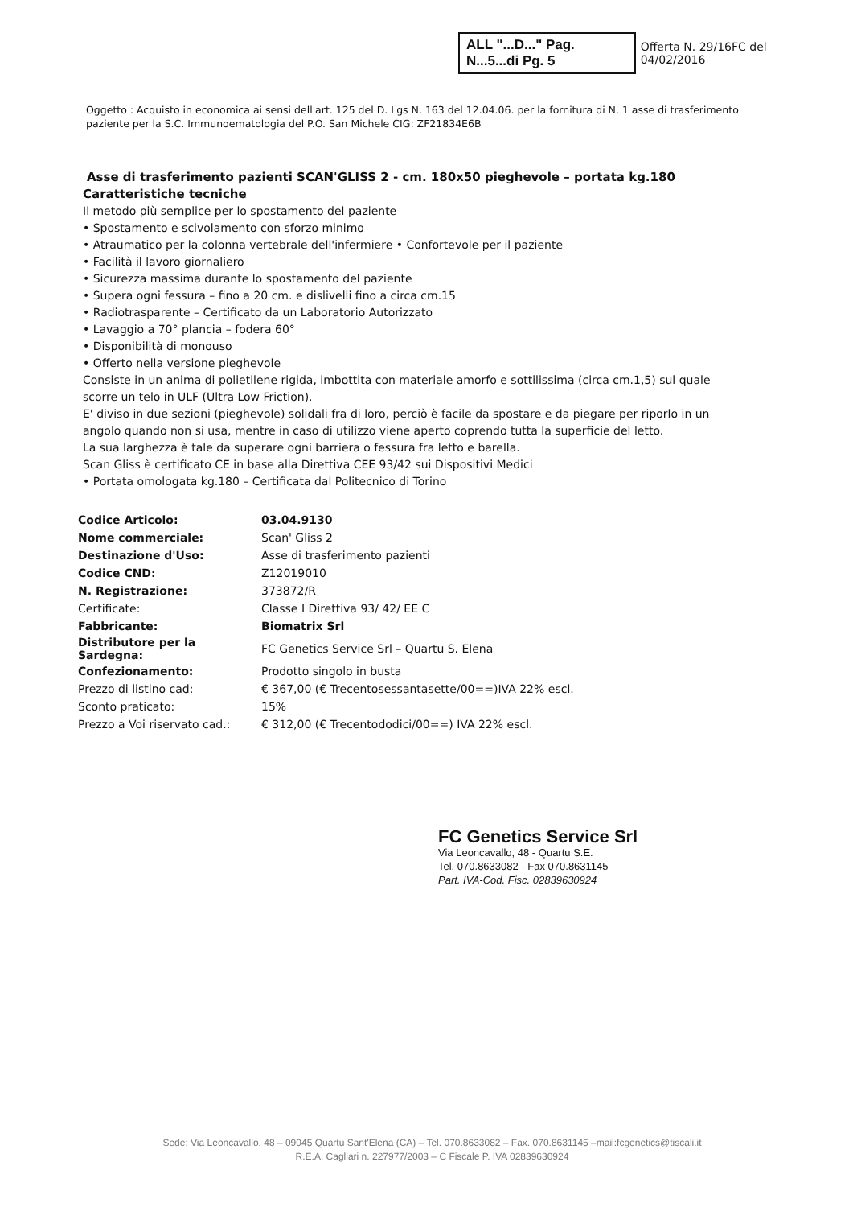ALL "...D..." Pag. N...5...di Pg. 5 Offerta N. 29/16FC del 04/02/2016
Oggetto : Acquisto in economica ai sensi dell'art. 125 del D. Lgs N. 163 del 12.04.06. per la fornitura di N. 1 asse di trasferimento paziente per la S.C. Immunoematologia del P.O. San Michele CIG: ZF21834E6B
Asse di trasferimento pazienti SCAN'GLISS 2 - cm. 180x50 pieghevole – portata kg.180
Caratteristiche tecniche
Il metodo più semplice per lo spostamento del paziente
• Spostamento e scivolamento con sforzo minimo
• Atraumatico per la colonna vertebrale dell'infermiere • Confortevole per il paziente
• Facilità il lavoro giornaliero
• Sicurezza massima durante lo spostamento del paziente
• Supera ogni fessura – fino a 20 cm. e dislivelli fino a circa cm.15
• Radiotrasparente – Certificato da un Laboratorio Autorizzato
• Lavaggio a 70° plancia – fodera 60°
• Disponibilità di monouso
• Offerto nella versione pieghevole
Consiste in un anima di polietilene rigida, imbottita con materiale amorfo e sottilissima (circa cm.1,5) sul quale scorre un telo in ULF (Ultra Low Friction).
E' diviso in due sezioni (pieghevole) solidali fra di loro, perciò è facile da spostare e da piegare per riporlo in un angolo quando non si usa, mentre in caso di utilizzo viene aperto coprendo tutta la superficie del letto.
La sua larghezza è tale da superare ogni barriera o fessura fra letto e barella.
Scan Gliss è certificato CE in base alla Direttiva CEE 93/42 sui Dispositivi Medici
• Portata omologata kg.180 – Certificata dal Politecnico di Torino
| Codice Articolo: | 03.04.9130 |
| Nome commerciale: | Scan' Gliss 2 |
| Destinazione d'Uso: | Asse di trasferimento pazienti |
| Codice CND: | Z12019010 |
| N. Registrazione: | 373872/R |
| Certificate: | Classe I Direttiva 93/ 42/ EE C |
| Fabbricante: | Biomatrix Srl |
| Distributore per la Sardegna: | FC Genetics Service Srl – Quartu S. Elena |
| Confezionamento: | Prodotto singolo in busta |
| Prezzo di listino cad: | € 367,00 (€ Trecentosessantasette/00==)IVA 22% escl. |
| Sconto praticato: | 15% |
| Prezzo a Voi riservato cad.: | € 312,00 (€ Trecentododici/00==) IVA 22% escl. |
FC Genetics Service Srl
Via Leoncavallo, 48 - Quartu S.E.
Tel. 070.8633082 - Fax 070.8631145
Part. IVA-Cod. Fisc. 02839630924
Sede: Via Leoncavallo, 48 – 09045 Quartu Sant'Elena (CA) – Tel. 070.8633082 – Fax. 070.8631145 –mail:fcgenetics@tiscali.it
R.E.A. Cagliari n. 227977/2003 – C Fiscale P. IVA 02839630924